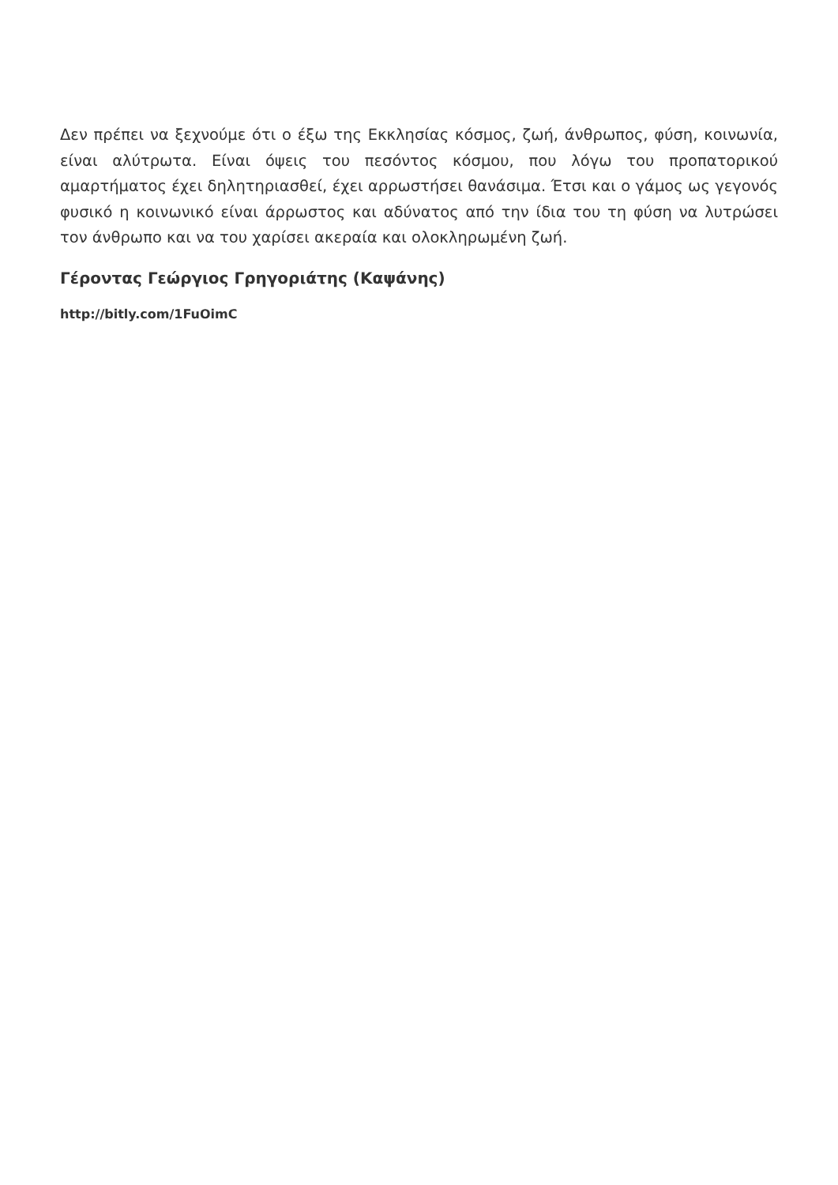Δεν πρέπει να ξεχνούμε ότι ο έξω της Εκκλησίας κόσμος, ζωή, άνθρωπος, φύση, κοινωνία, είναι αλύτρωτα. Είναι όψεις του πεσόντος κόσμου, που λόγω του προπατορικού αμαρτήματος έχει δηλητηριασθεί, έχει αρρωστήσει θανάσιμα. Έτσι και ο γάμος ως γεγονός φυσικό η κοινωνικό είναι άρρωστος και αδύνατος από την ίδια του τη φύση να λυτρώσει τον άνθρωπο και να του χαρίσει ακεραία και ολοκληρωμένη ζωή.
Γέροντας Γεώργιος Γρηγοριάτης (Καψάνης)
http://bitly.com/1FuOimC